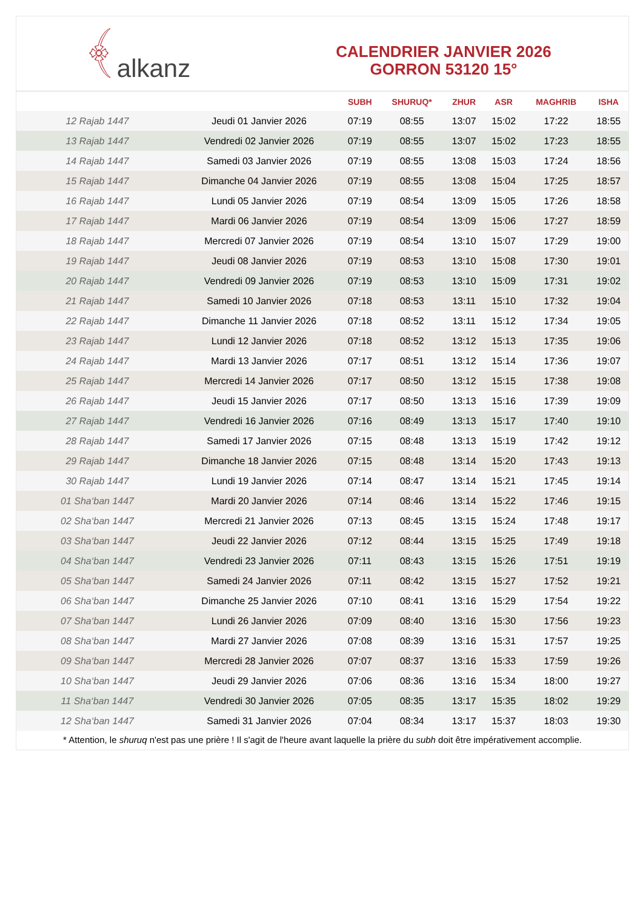﴾ alkanz
CALENDRIER JANVIER 2026
GORRON 53120 15°
| | | SUBH | SHURUQ* | ZHUR | ASR | MAGHRIB | ISHA |
| --- | --- | --- | --- | --- | --- | --- | --- |
| 12 Rajab 1447 | Jeudi 01 Janvier 2026 | 07:19 | 08:55 | 13:07 | 15:02 | 17:22 | 18:55 |
| 13 Rajab 1447 | Vendredi 02 Janvier 2026 | 07:19 | 08:55 | 13:07 | 15:02 | 17:23 | 18:55 |
| 14 Rajab 1447 | Samedi 03 Janvier 2026 | 07:19 | 08:55 | 13:08 | 15:03 | 17:24 | 18:56 |
| 15 Rajab 1447 | Dimanche 04 Janvier 2026 | 07:19 | 08:55 | 13:08 | 15:04 | 17:25 | 18:57 |
| 16 Rajab 1447 | Lundi 05 Janvier 2026 | 07:19 | 08:54 | 13:09 | 15:05 | 17:26 | 18:58 |
| 17 Rajab 1447 | Mardi 06 Janvier 2026 | 07:19 | 08:54 | 13:09 | 15:06 | 17:27 | 18:59 |
| 18 Rajab 1447 | Mercredi 07 Janvier 2026 | 07:19 | 08:54 | 13:10 | 15:07 | 17:29 | 19:00 |
| 19 Rajab 1447 | Jeudi 08 Janvier 2026 | 07:19 | 08:53 | 13:10 | 15:08 | 17:30 | 19:01 |
| 20 Rajab 1447 | Vendredi 09 Janvier 2026 | 07:19 | 08:53 | 13:10 | 15:09 | 17:31 | 19:02 |
| 21 Rajab 1447 | Samedi 10 Janvier 2026 | 07:18 | 08:53 | 13:11 | 15:10 | 17:32 | 19:04 |
| 22 Rajab 1447 | Dimanche 11 Janvier 2026 | 07:18 | 08:52 | 13:11 | 15:12 | 17:34 | 19:05 |
| 23 Rajab 1447 | Lundi 12 Janvier 2026 | 07:18 | 08:52 | 13:12 | 15:13 | 17:35 | 19:06 |
| 24 Rajab 1447 | Mardi 13 Janvier 2026 | 07:17 | 08:51 | 13:12 | 15:14 | 17:36 | 19:07 |
| 25 Rajab 1447 | Mercredi 14 Janvier 2026 | 07:17 | 08:50 | 13:12 | 15:15 | 17:38 | 19:08 |
| 26 Rajab 1447 | Jeudi 15 Janvier 2026 | 07:17 | 08:50 | 13:13 | 15:16 | 17:39 | 19:09 |
| 27 Rajab 1447 | Vendredi 16 Janvier 2026 | 07:16 | 08:49 | 13:13 | 15:17 | 17:40 | 19:10 |
| 28 Rajab 1447 | Samedi 17 Janvier 2026 | 07:15 | 08:48 | 13:13 | 15:19 | 17:42 | 19:12 |
| 29 Rajab 1447 | Dimanche 18 Janvier 2026 | 07:15 | 08:48 | 13:14 | 15:20 | 17:43 | 19:13 |
| 30 Rajab 1447 | Lundi 19 Janvier 2026 | 07:14 | 08:47 | 13:14 | 15:21 | 17:45 | 19:14 |
| 01 Sha‘ban 1447 | Mardi 20 Janvier 2026 | 07:14 | 08:46 | 13:14 | 15:22 | 17:46 | 19:15 |
| 02 Sha‘ban 1447 | Mercredi 21 Janvier 2026 | 07:13 | 08:45 | 13:15 | 15:24 | 17:48 | 19:17 |
| 03 Sha‘ban 1447 | Jeudi 22 Janvier 2026 | 07:12 | 08:44 | 13:15 | 15:25 | 17:49 | 19:18 |
| 04 Sha‘ban 1447 | Vendredi 23 Janvier 2026 | 07:11 | 08:43 | 13:15 | 15:26 | 17:51 | 19:19 |
| 05 Sha‘ban 1447 | Samedi 24 Janvier 2026 | 07:11 | 08:42 | 13:15 | 15:27 | 17:52 | 19:21 |
| 06 Sha‘ban 1447 | Dimanche 25 Janvier 2026 | 07:10 | 08:41 | 13:16 | 15:29 | 17:54 | 19:22 |
| 07 Sha‘ban 1447 | Lundi 26 Janvier 2026 | 07:09 | 08:40 | 13:16 | 15:30 | 17:56 | 19:23 |
| 08 Sha‘ban 1447 | Mardi 27 Janvier 2026 | 07:08 | 08:39 | 13:16 | 15:31 | 17:57 | 19:25 |
| 09 Sha‘ban 1447 | Mercredi 28 Janvier 2026 | 07:07 | 08:37 | 13:16 | 15:33 | 17:59 | 19:26 |
| 10 Sha‘ban 1447 | Jeudi 29 Janvier 2026 | 07:06 | 08:36 | 13:16 | 15:34 | 18:00 | 19:27 |
| 11 Sha‘ban 1447 | Vendredi 30 Janvier 2026 | 07:05 | 08:35 | 13:17 | 15:35 | 18:02 | 19:29 |
| 12 Sha‘ban 1447 | Samedi 31 Janvier 2026 | 07:04 | 08:34 | 13:17 | 15:37 | 18:03 | 19:30 |
* Attention, le shuruq n'est pas une prière ! Il s'agit de l'heure avant laquelle la prière du subh doit être impérativement accomplie.